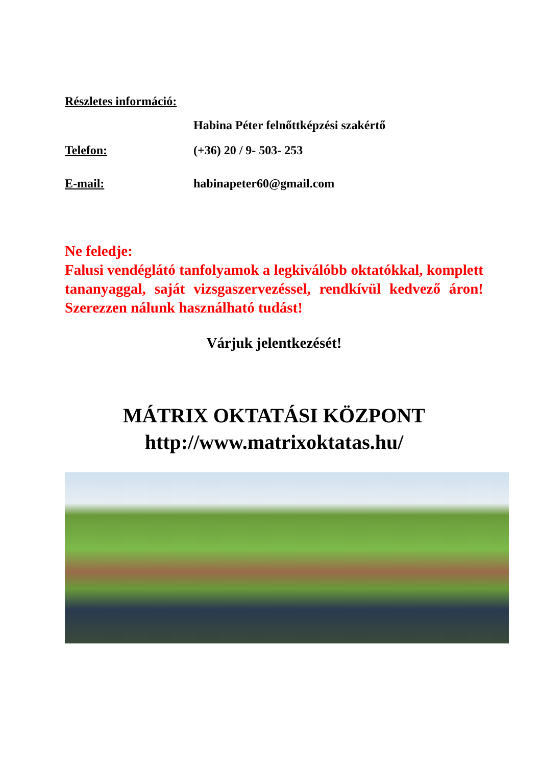Részletes információ:
Habina Péter felnőttképzési szakértő
Telefon: (+36) 20 / 9- 503- 253
E-mail: habinapeter60@gmail.com
Ne feledje:
Falusi vendéglátó tanfolyamok a legkiválóbb oktatókkal, komplett tananyaggal, saját vizsgaszervezéssel, rendkívül kedvező áron! Szerezzen nálunk használható tudást!
Várjuk jelentkezését!
MÁTRIX OKTATÁSI KÖZPONT
http://www.matrixoktatas.hu/